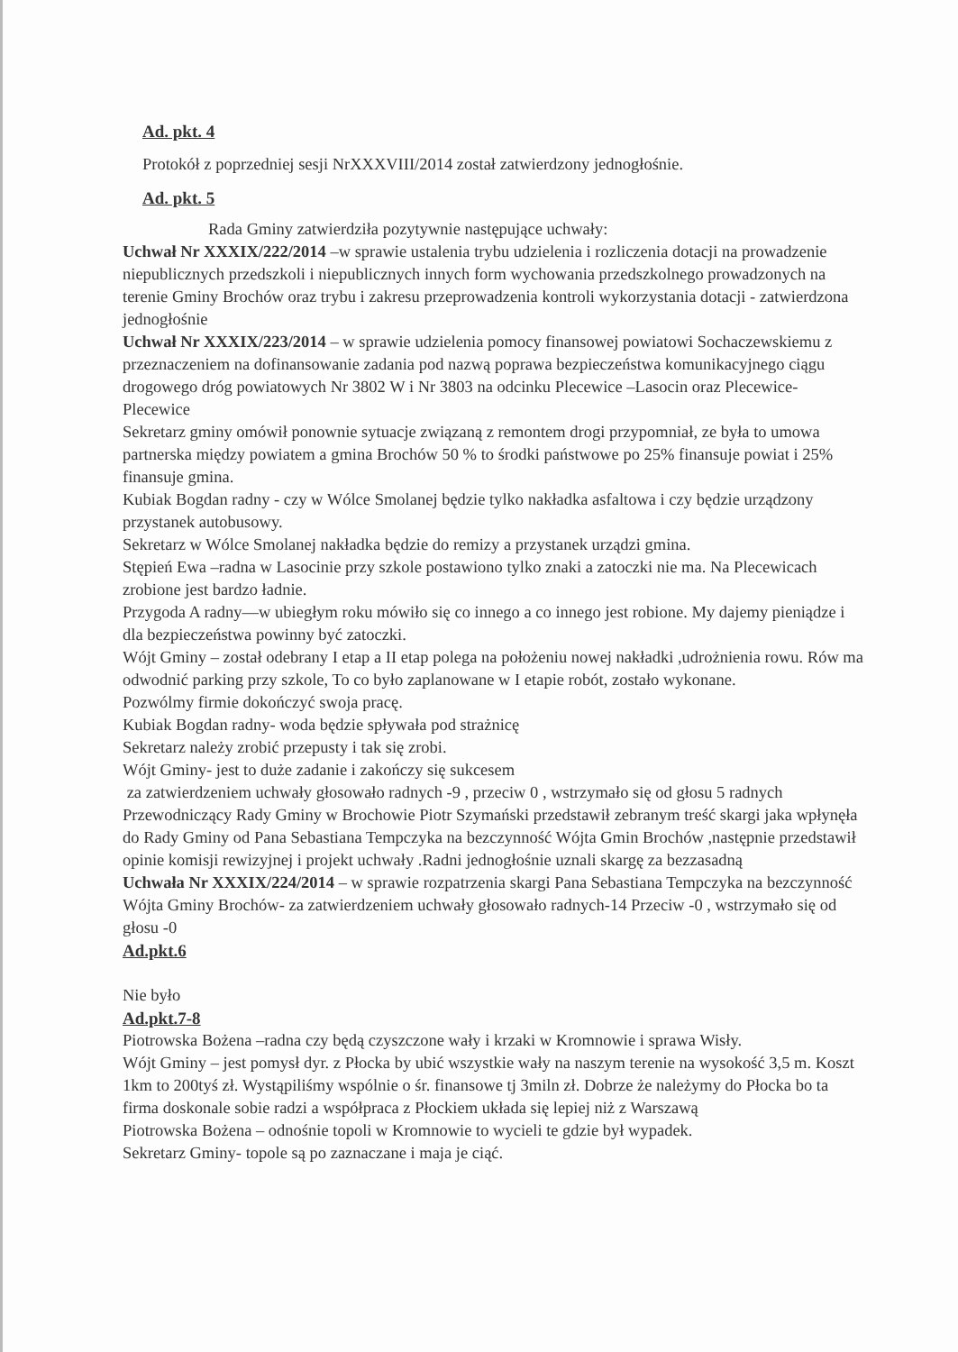Ad. pkt. 4
Protokół z poprzedniej sesji NrXXXVIII/2014 został zatwierdzony jednogłośnie.
Ad. pkt. 5
Rada Gminy zatwierdziła pozytywnie następujące uchwały:
Uchwał Nr XXXIX/222/2014 –w sprawie ustalenia trybu udzielenia i rozliczenia dotacji na prowadzenie niepublicznych przedszkoli i niepublicznych innych form wychowania przedszkolnego prowadzonych na terenie Gminy Brochów oraz trybu i zakresu przeprowadzenia kontroli wykorzystania dotacji - zatwierdzona jednogłośnie
Uchwał Nr XXXIX/223/2014 – w sprawie udzielenia pomocy finansowej powiatowi Sochaczewskiemu z przeznaczeniem na dofinansowanie zadania pod nazwą poprawa bezpieczeństwa komunikacyjnego ciągu drogowego dróg powiatowych Nr 3802 W i Nr 3803 na odcinku Plecewice –Lasocin oraz Plecewice- Plecewice
Sekretarz gminy omówił ponownie sytuacje związaną z remontem drogi przypomniał, ze była to umowa partnerska między powiatem a gmina Brochów 50 % to środki państwowe po 25% finansuje powiat i 25% finansuje gmina.
Kubiak Bogdan radny - czy w Wólce Smolanej będzie tylko nakładka asfaltowa i czy będzie urządzony przystanek autobusowy.
Sekretarz w Wólce Smolanej nakładka będzie do remizy a przystanek urządzi gmina.
Stępień Ewa –radna w Lasocinie przy szkole postawiono tylko znaki a zatoczki nie ma. Na Plecewicach zrobione jest bardzo ładnie.
Przygoda A radny—w ubiegłym roku mówiło się co innego a co innego jest robione. My dajemy pieniądze i dla bezpieczeństwa powinny być zatoczki.
Wójt Gminy – został odebrany I etap a II etap polega na położeniu nowej nakładki ,udrożnienia rowu. Rów ma odwodnić parking przy szkole, To co było zaplanowane w I etapie robót, zostało wykonane.
Pozwólmy firmie dokończyć swoja pracę.
Kubiak Bogdan radny- woda będzie spływała pod strażnicę
Sekretarz należy zrobić przepusty i tak się zrobi.
Wójt Gminy- jest to duże zadanie i zakończy się sukcesem
za zatwierdzeniem uchwały głosowało radnych -9 , przeciw 0 , wstrzymało się od głosu 5 radnych
Przewodniczący Rady Gminy w Brochowie Piotr Szymański przedstawił zebranym treść skargi jaka wpłynęła do Rady Gminy od Pana Sebastiana Tempczyka na bezczynność Wójta Gmin Brochów ,następnie przedstawił opinie komisji rewizyjnej i projekt uchwały .Radni jednogłośnie uznali skargę za bezzasadną
Uchwała Nr XXXIX/224/2014 – w sprawie rozpatrzenia skargi Pana Sebastiana Tempczyka na bezczynność Wójta Gminy Brochów- za zatwierdzeniem uchwały głosowało radnych-14 Przeciw -0 , wstrzymało się od głosu -0
Ad.pkt.6
Nie było
Ad.pkt.7-8
Piotrowska Bożena –radna czy będą czyszczone wały i krzaki w Kromnowie i sprawa Wisły.
Wójt Gminy – jest pomysł dyr. z Płocka by ubić wszystkie wały na naszym terenie na wysokość 3,5 m. Koszt 1km to 200tyś zł. Wystąpiliśmy wspólnie o śr. finansowe tj 3miln zł. Dobrze że należymy do Płocka bo ta firma doskonale sobie radzi a współpraca z Płockiem układa się lepiej niż z Warszawą
Piotrowska Bożena – odnośnie topoli w Kromnowie to wycieli te gdzie był wypadek.
Sekretarz Gminy- topole są po zaznaczane i maja je ciąć.